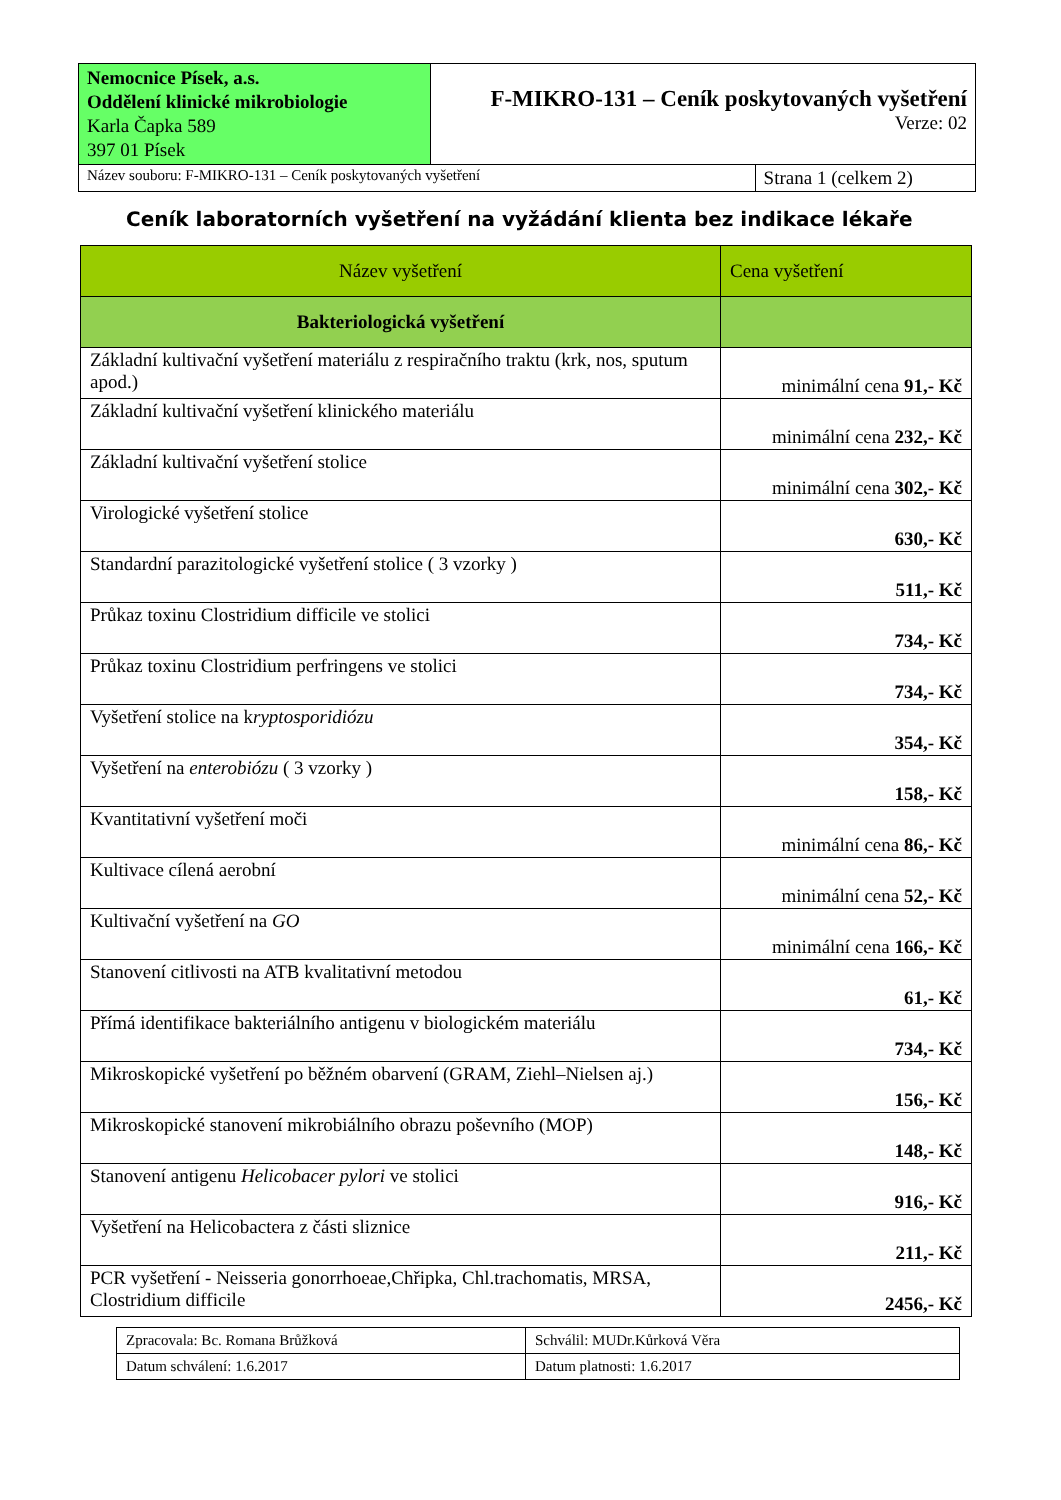| Nemocnice Písek, a.s. Oddělení klinické mikrobiologie Karla Čapka 589 397 01 Písek | F-MIKRO-131 – Ceník poskytovaných vyšetření Verze: 02 | |
| Název souboru: F-MIKRO-131 – Ceník poskytovaných vyšetření | | Strana 1 (celkem 2) |
Ceník laboratorních vyšetření na vyžádání klienta bez indikace lékaře
| Název vyšetření | Cena vyšetření |
| --- | --- |
| Bakteriologická vyšetření | |
| Základní kultivační vyšetření materiálu z respiračního traktu (krk, nos, sputum apod.) | minimální cena 91,- Kč |
| Základní kultivační vyšetření klinického materiálu | minimální cena 232,- Kč |
| Základní kultivační vyšetření stolice | minimální cena 302,- Kč |
| Virologické vyšetření stolice | 630,- Kč |
| Standardní parazitologické vyšetření stolice ( 3 vzorky ) | 511,- Kč |
| Průkaz toxinu Clostridium difficile ve stolici | 734,- Kč |
| Průkaz toxinu Clostridium perfringens ve stolici | 734,- Kč |
| Vyšetření stolice na k ryptosporidiózu | 354,- Kč |
| Vyšetření na enterobiózu ( 3 vzorky ) | 158,- Kč |
| Kvantitativní vyšetření moči | minimální cena 86,- Kč |
| Kultivace cílená aerobní | minimální cena 52,- Kč |
| Kultivační vyšetření na GO | minimální cena 166,- Kč |
| Stanovení citlivosti na ATB kvalitativní metodou | 61,- Kč |
| Přímá identifikace bakteriálního antigenu v biologickém materiálu | 734,- Kč |
| Mikroskopické vyšetření po běžném obarvení (GRAM, Ziehl–Nielsen aj.) | 156,- Kč |
| Mikroskopické stanovení mikrobiálního obrazu poševního (MOP) | 148,- Kč |
| Stanovení antigenu Helicobacer pylori ve stolici | 916,- Kč |
| Vyšetření na Helicobactera z části sliznice | 211,- Kč |
| PCR vyšetření - Neisseria gonorrhoeae,Chřipka, Chl.trachomatis, MRSA, Clostridium difficile | 2456,- Kč |
| Zpracovala: Bc. Romana Brůžková | Schválil: MUDr.Kůrková Věra |
| Datum schválení: 1.6.2017 | Datum platnosti: 1.6.2017 |